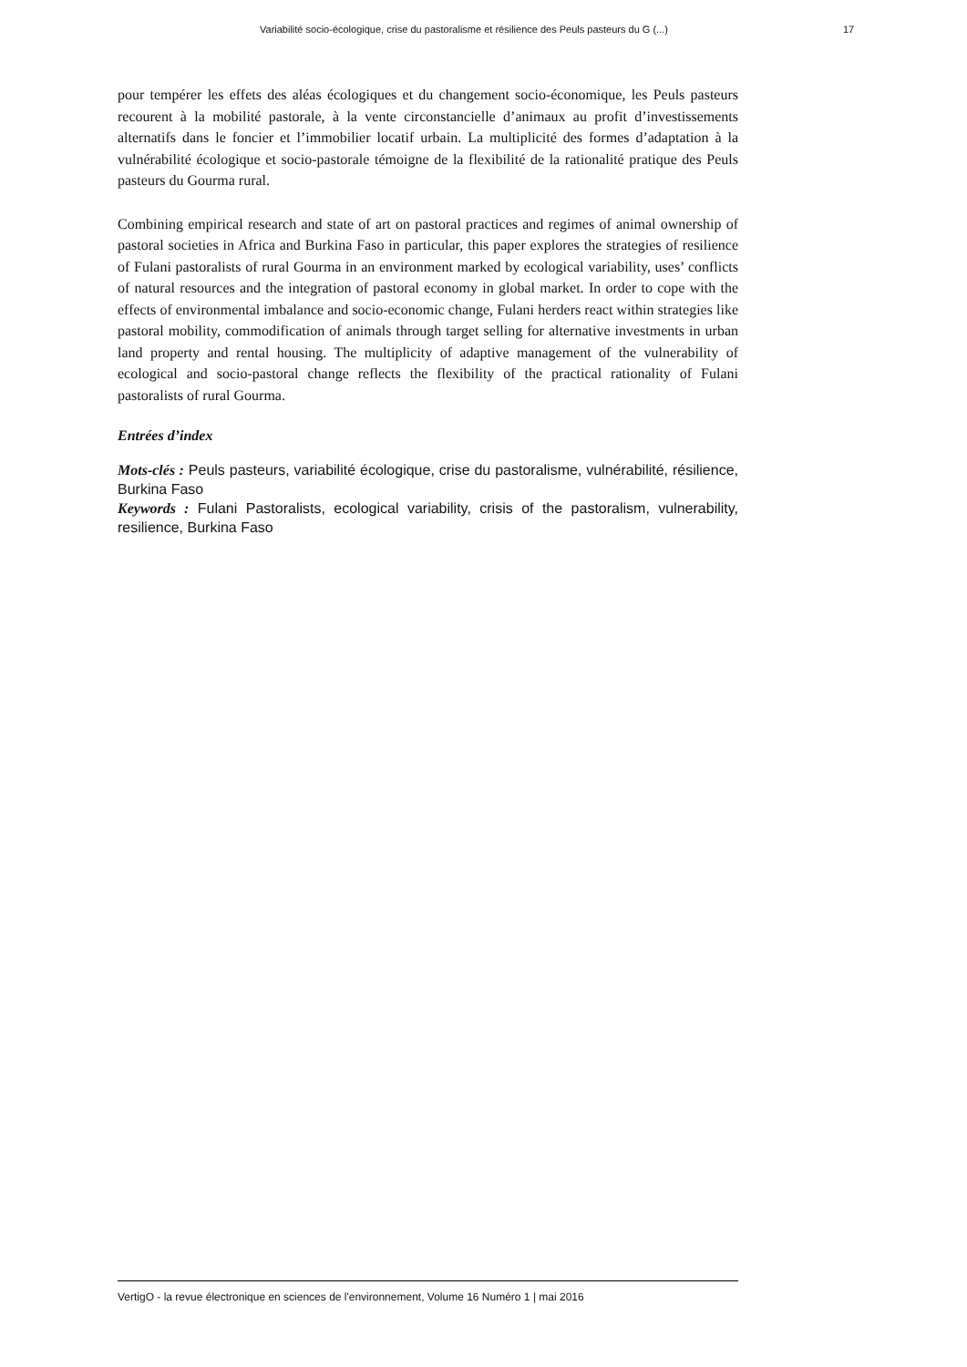Variabilité socio-écologique, crise du pastoralisme et résilience des Peuls pasteurs du G (...) 17
pour tempérer les effets des aléas écologiques et du changement socio-économique, les Peuls pasteurs recourent à la mobilité pastorale, à la vente circonstancielle d’animaux au profit d’investissements alternatifs dans le foncier et l’immobilier locatif urbain. La multiplicité des formes d’adaptation à la vulnérabilité écologique et socio-pastorale témoigne de la flexibilité de la rationalité pratique des Peuls pasteurs du Gourma rural.
Combining empirical research and state of art on pastoral practices and regimes of animal ownership of pastoral societies in Africa and Burkina Faso in particular, this paper explores the strategies of resilience of Fulani pastoralists of rural Gourma in an environment marked by ecological variability, uses’ conflicts of natural resources and the integration of pastoral economy in global market. In order to cope with the effects of environmental imbalance and socio-economic change, Fulani herders react within strategies like pastoral mobility, commodification of animals through target selling for alternative investments in urban land property and rental housing. The multiplicity of adaptive management of the vulnerability of ecological and socio-pastoral change reflects the flexibility of the practical rationality of Fulani pastoralists of rural Gourma.
Entrées d’index
Mots-clés : Peuls pasteurs, variabilité écologique, crise du pastoralisme, vulnérabilité, résilience, Burkina Faso
Keywords : Fulani Pastoralists, ecological variability, crisis of the pastoralism, vulnerability, resilience, Burkina Faso
VertigO - la revue électronique en sciences de l'environnement, Volume 16 Numéro 1 | mai 2016